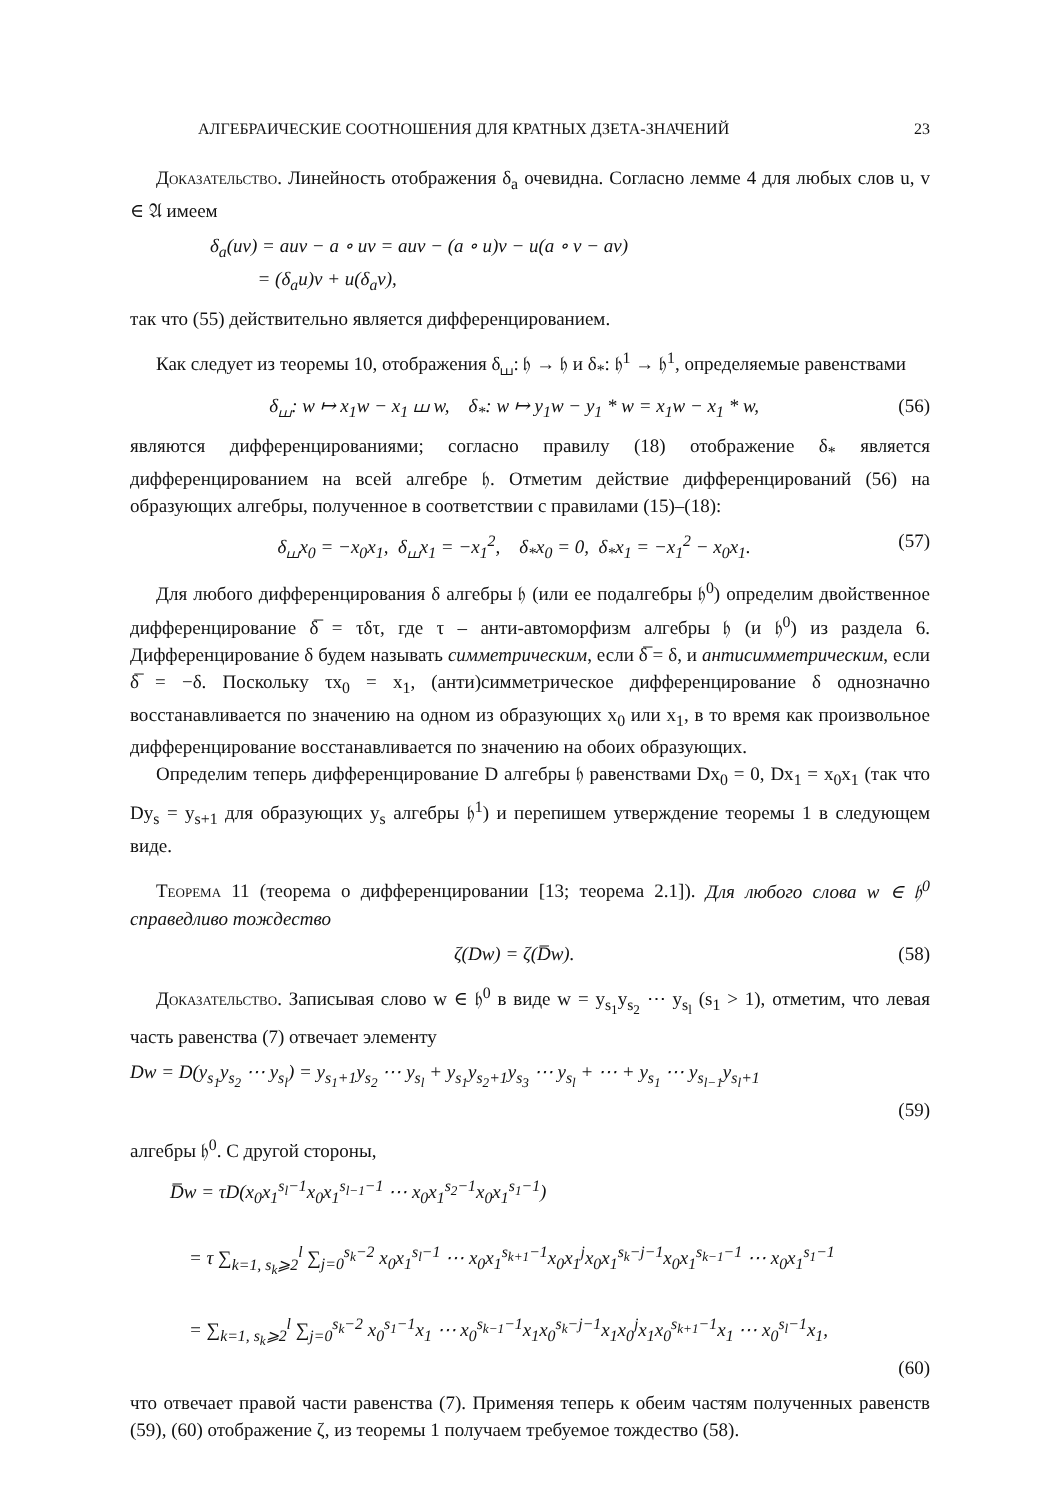АЛГЕБРАИЧЕСКИЕ СООТНОШЕНИЯ ДЛЯ КРАТНЫХ ДЗЕТА-ЗНАЧЕНИЙ 23
Доказательство. Линейность отображения δ<sub>a</sub> очевидна. Согласно лемме 4 для любых слов u, v ∈ 𝔄 имеем
δ<sub>a</sub>(uv) = auv − a ∘ uv = auv − (a ∘ u)v − u(a ∘ v − av)
= (δ<sub>a</sub>u)v + u(δ<sub>a</sub>v),
так что (55) действительно является дифференцированием.
Как следует из теоремы 10, отображения δ<sub>⧢</sub>: 𝔥 → 𝔥 и δ<sub>*</sub>: 𝔥<sup>1</sup> → 𝔥<sup>1</sup>, определяемые равенствами
δ<sub>⧢</sub>: w ↦ x<sub>1</sub>w − x<sub>1</sub> ⧢ w, δ<sub>*</sub>: w ↦ y<sub>1</sub>w − y<sub>1</sub> * w = x<sub>1</sub>w − x<sub>1</sub> * w, (56)
являются дифференцированиями; согласно правилу (18) отображение δ<sub>*</sub> является дифференцированием на всей алгебре 𝔥. Отметим действие дифференцирований (56) на образующих алгебры, полученное в соответствии с правилами (15)–(18):
δ<sub>⧢</sub>x<sub>0</sub> = −x<sub>0</sub>x<sub>1</sub>, δ<sub>⧢</sub>x<sub>1</sub> = −x<sub>1</sub><sup>2</sup>, δ<sub>*</sub>x<sub>0</sub> = 0, δ<sub>*</sub>x<sub>1</sub> = −x<sub>1</sub><sup>2</sup> − x<sub>0</sub>x<sub>1</sub>. (57)
Для любого дифференцирования δ алгебры 𝔥 (или ее подалгебры 𝔥<sup>0</sup>) определим двойственное дифференцирование δ̅ = τδτ, где τ – анти-автоморфизм алгебры 𝔥 (и 𝔥<sup>0</sup>) из раздела 6. Дифференцирование δ будем называть симметрическим, если δ̅ = δ, и антисимметрическим, если δ̅ = −δ. Поскольку τx<sub>0</sub> = x<sub>1</sub>, (анти)симметрическое дифференцирование δ однозначно восстанавливается по значению на одном из образующих x<sub>0</sub> или x<sub>1</sub>, в то время как произвольное дифференцирование восстанавливается по значению на обоих образующих.
Определим теперь дифференцирование D алгебры 𝔥 равенствами Dx<sub>0</sub> = 0, Dx<sub>1</sub> = x<sub>0</sub>x<sub>1</sub> (так что Dy<sub>s</sub> = y<sub>s+1</sub> для образующих y<sub>s</sub> алгебры 𝔥<sup>1</sup>) и перепишем утверждение теоремы 1 в следующем виде.
Теорема 11 (теорема о дифференцировании [13; теорема 2.1]). Для любого слова w ∈ 𝔥<sup>0</sup> справедливо тождество
ζ(Dw) = ζ(D̅w). (58)
Доказательство. Записывая слово w ∈ 𝔥<sup>0</sup> в виде w = y<sub>s<sub>1</sub></sub>y<sub>s<sub>2</sub></sub> ⋯ y<sub>s<sub>l</sub></sub> (s<sub>1</sub> > 1), отметим, что левая часть равенства (7) отвечает элементу
Dw = D(y<sub>s<sub>1</sub></sub>y<sub>s<sub>2</sub></sub> ⋯ y<sub>s<sub>l</sub></sub>) = y<sub>s<sub>1</sub>+1</sub>y<sub>s<sub>2</sub></sub> ⋯ y<sub>s<sub>l</sub></sub> + y<sub>s<sub>1</sub></sub>y<sub>s<sub>2</sub>+1</sub>y<sub>s<sub>3</sub></sub> ⋯ y<sub>s<sub>l</sub></sub> + ⋯ + y<sub>s<sub>1</sub></sub> ⋯ y<sub>s<sub>l−1</sub></sub>y<sub>s<sub>l</sub>+1</sub>
(59)
алгебры 𝔥<sup>0</sup>. С другой стороны,
D̅w = τD(x<sub>0</sub>x<sub>1</sub><sup>s<sub>l</sub>−1</sup>x<sub>0</sub>x<sub>1</sub><sup>s<sub>l−1</sub>−1</sup> ⋯ x<sub>0</sub>x<sub>1</sub><sup>s<sub>2</sub>−1</sup>x<sub>0</sub>x<sub>1</sub><sup>s<sub>1</sub>−1</sup>)
= τ ∑<sub>k=1, s<sub>k</sub>⩾2</sub><sup>l</sup> ∑<sub>j=0</sub><sup>s<sub>k</sub>−2</sup> x<sub>0</sub>x<sub>1</sub><sup>s<sub>l</sub>−1</sup> ⋯ x<sub>0</sub>x<sub>1</sub><sup>s<sub>k+1</sub>−1</sup>x<sub>0</sub>x<sub>1</sub><sup>j</sup>x<sub>0</sub>x<sub>1</sub><sup>s<sub>k</sub>−j−1</sup>x<sub>0</sub>x<sub>1</sub><sup>s<sub>k−1</sub>−1</sup> ⋯ x<sub>0</sub>x<sub>1</sub><sup>s<sub>1</sub>−1</sup>
= ∑<sub>k=1, s<sub>k</sub>⩾2</sub><sup>l</sup> ∑<sub>j=0</sub><sup>s<sub>k</sub>−2</sup> x<sub>0</sub><sup>s<sub>1</sub>−1</sup>x<sub>1</sub> ⋯ x<sub>0</sub><sup>s<sub>k−1</sub>−1</sup>x<sub>1</sub>x<sub>0</sub><sup>s<sub>k</sub>−j−1</sup>x<sub>1</sub>x<sub>0</sub><sup>j</sup>x<sub>1</sub>x<sub>0</sub><sup>s<sub>k+1</sub>−1</sup>x<sub>1</sub> ⋯ x<sub>0</sub><sup>s<sub>l</sub>−1</sup>x<sub>1</sub>,
(60)
что отвечает правой части равенства (7). Применяя теперь к обеим частям полученных равенств (59), (60) отображение ζ, из теоремы 1 получаем требуемое тождество (58).